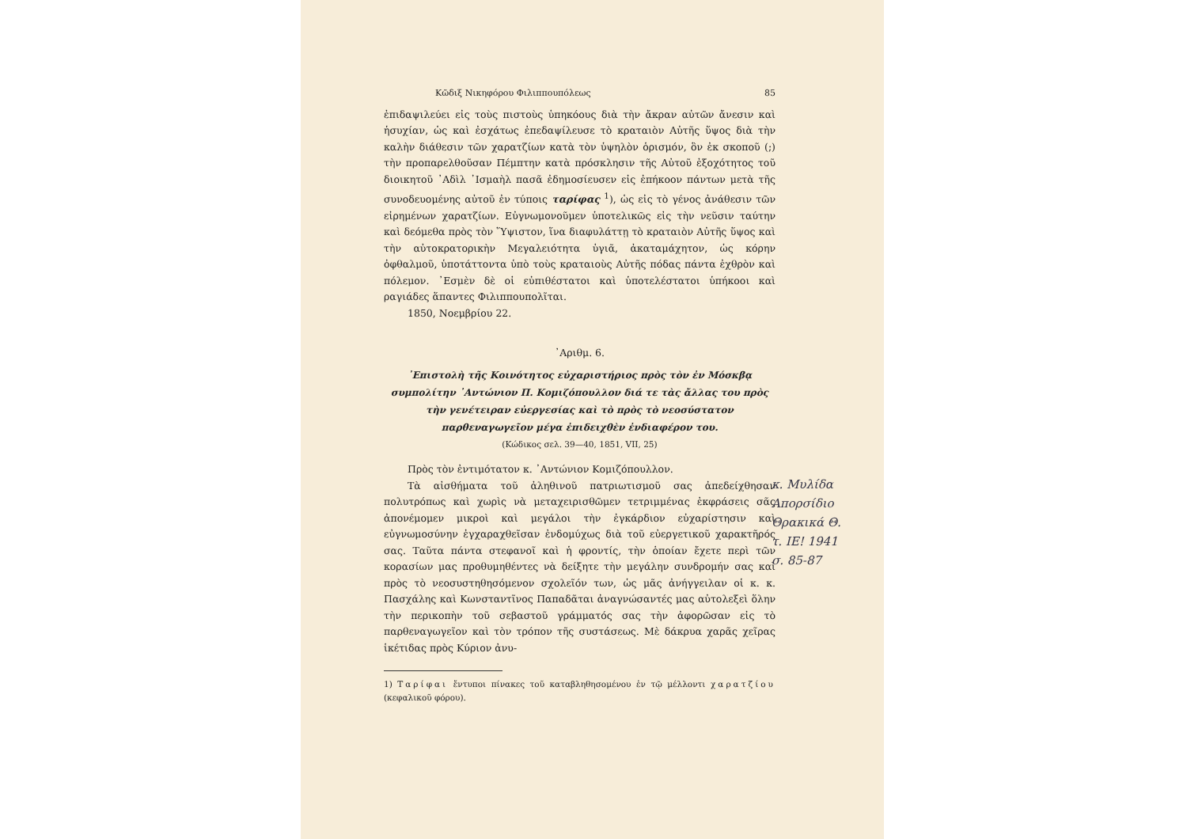Κῶδιξ Νικηφόρου Φιλιππουπόλεως 85
ἐπιδαψιλεύει εἰς τοὺς πιστοὺς ὑπηκόους διὰ τὴν ἄκραν αὐτῶν ἄνεσιν καὶ ἡσυχίαν, ὡς καὶ ἐσχάτως ἐπεδαψίλευσε τὸ κραταιὸν Αὐτῆς ὕψος διὰ τὴν καλὴν διάθεσιν τῶν χαρατζίων κατὰ τὸν ὑψηλὸν ὁρισμόν, ὃν ἐκ σκοποῦ (;) τὴν προπαρελθοῦσαν Πέμπτην κατὰ πρόσκλησιν τῆς Αὐτοῦ ἐξοχότητος τοῦ διοικητοῦ ᾿Αδὶλ ᾿Ισμαὴλ πασᾶ ἐδημοσίευσεν εἰς ἐπήκοον πάντων μετὰ τῆς συνοδευομένης αὐτοῦ ἐν τύποις ταρίφας <sup>1</sup>), ὡς εἰς τὸ γένος ἀνάθεσιν τῶν εἰρημένων χαρατζίων. Εὐγνωμονοῦμεν ὑποτελικῶς εἰς τὴν νεῦσιν ταύτην καὶ δεόμεθα πρὸς τὸν Ὕψιστον, ἵνα διαφυλάττῃ τὸ κραταιὸν Αὐτῆς ὕψος καὶ τὴν αὐτοκρατορικὴν Μεγαλειότητα ὑγιᾶ, ἀκαταμάχητον, ὡς κόρην ὀφθαλμοῦ, ὑποτάττοντα ὑπὸ τοὺς κραταιοὺς Αὐτῆς πόδας πάντα ἐχθρὸν καὶ πόλεμον. ᾿Εσμὲν δὲ οἱ εὐπιθέστατοι καὶ ὑποτελέστατοι ὑπήκοοι καὶ ραγιάδες ἅπαντες Φιλιππουπολῖται.
1850, Νοεμβρίου 22.
᾿Αριθμ. 6.
᾿Επιστολὴ τῆς Κοινότητος εὐχαριστήριος πρὸς τὸν ἐν Μόσκβᾳ συμπολίτην ᾿Αντώνιον Π. Κομιζόπουλλον διά τε τὰς ἄλλας του πρὸς τὴν γενέτειραν εὐεργεσίας καὶ τὸ πρὸς τὸ νεοσύστατον παρθεναγωγεῖον μέγα ἐπιδειχθὲν ἐνδιαφέρον του.
(Κώδικος σελ. 39—40, 1851, VII, 25)
Πρὸς τὸν ἐντιμότατον κ. ᾿Αντώνιον Κομιζόπουλλον.
Τὰ αἰσθήματα τοῦ ἀληθινοῦ πατριωτισμοῦ σας ἀπεδείχθησαν πολυτρόπως καὶ χωρὶς νὰ μεταχειρισθῶμεν τετριμμένας ἐκφράσεις σᾶς ἀπονέμομεν μικροὶ καὶ μεγάλοι τὴν ἐγκάρδιον εὐχαρίστησιν καὶ εὐγνωμοσύνην ἐγχαραχθεῖσαν ἐνδομύχως διὰ τοῦ εὐεργετικοῦ χαρακτῆρός σας. Ταῦτα πάντα στεφανοῖ καὶ ἡ φροντίς, τὴν ὁποίαν ἔχετε περὶ τῶν κορασίων μας προθυμηθέντες νὰ δείξητε τὴν μεγάλην συνδρομήν σας καὶ πρὸς τὸ νεοσυστηθησόμενον σχολεῖόν των, ὡς μᾶς ἀνήγγειλαν οἱ κ. κ. Πασχάλης καὶ Κωνσταντῖνος Παπαδᾶται ἀναγνώσαντές μας αὐτολεξεὶ ὅλην τὴν περικοπὴν τοῦ σεβαστοῦ γράμματός σας τὴν ἀφορῶσαν εἰς τὸ παρθεναγωγεῖον καὶ τὸν τρόπον τῆς συστάσεως. Μὲ δάκρυα χαρᾶς χεῖρας ἱκέτιδας πρὸς Κύριον ἀνυ-
1) Ταρίφαι ἔντυποι πίνακες τοῦ καταβληθησομένου ἐν τῷ μέλλοντι χαρατζίου (κεφαλικοῦ φόρου).
κ. Μυλίδα
Απορσίδιο
Θρακικά Θ.
τ. ΙΕ! 1941
σ. 85-87